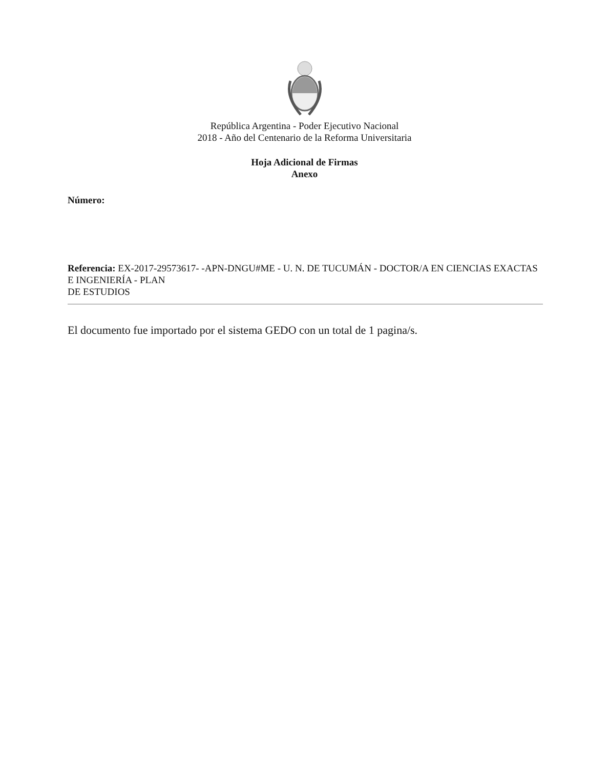República Argentina - Poder Ejecutivo Nacional
2018 - Año del Centenario de la Reforma Universitaria
Hoja Adicional de Firmas
Anexo
Número:
Referencia: EX-2017-29573617- -APN-DNGU#ME - U. N. DE TUCUMÁN - DOCTOR/A EN CIENCIAS EXACTAS E INGENIERÍA - PLAN
DE ESTUDIOS
El documento fue importado por el sistema GEDO con un total de 1 pagina/s.